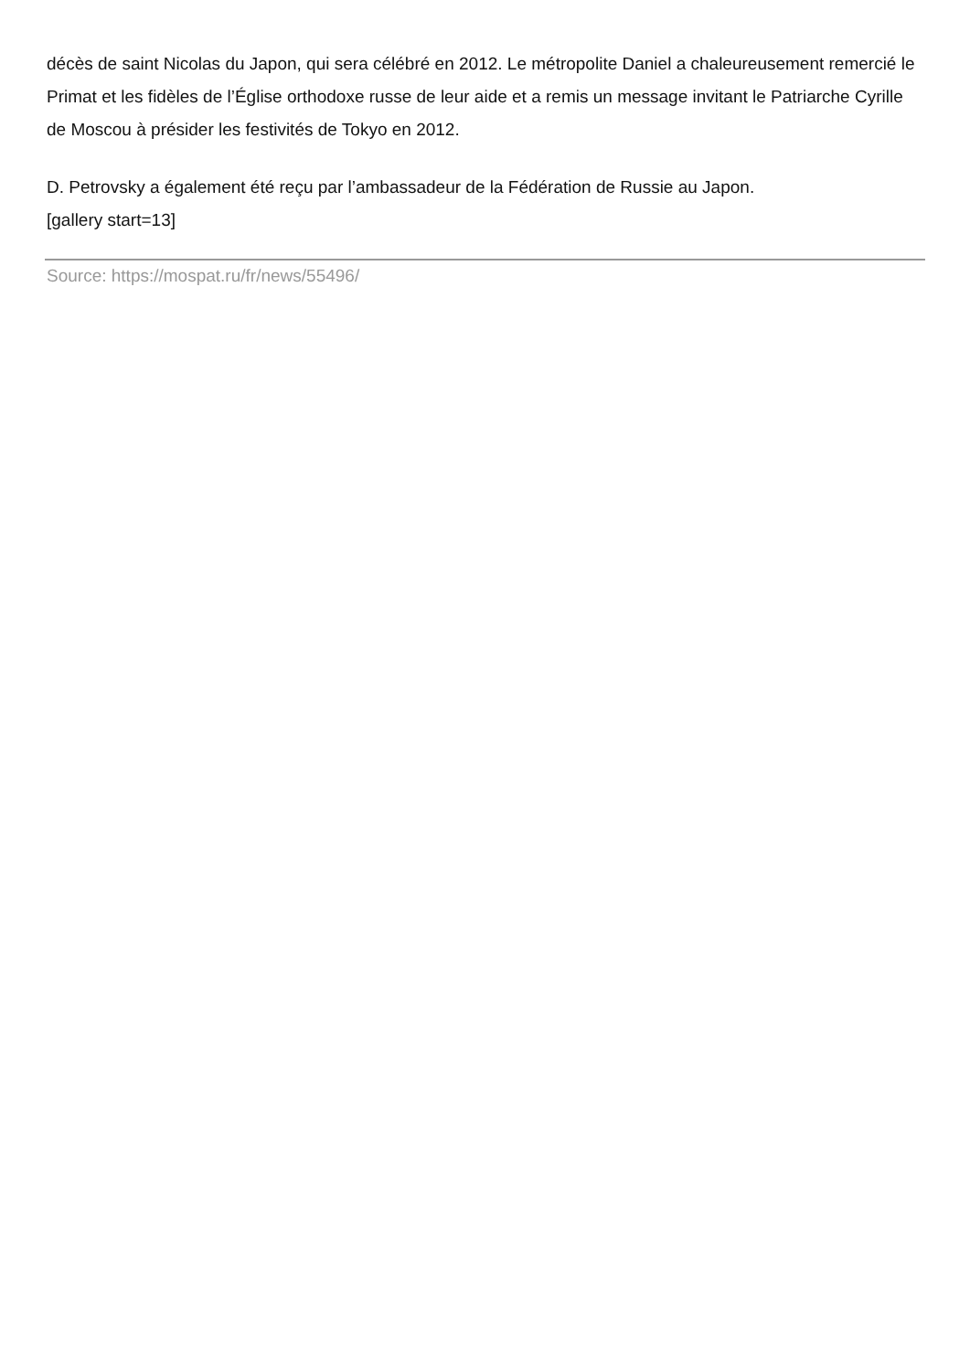décès de saint Nicolas du Japon, qui sera célébré en 2012. Le métropolite Daniel a chaleureusement remercié le Primat et les fidèles de l’Église orthodoxe russe de leur aide et a remis un message invitant le Patriarche Cyrille de Moscou à présider les festivités de Tokyo en 2012.
D. Petrovsky a également été reçu par l’ambassadeur de la Fédération de Russie au Japon.
[gallery start=13]
Source: https://mospat.ru/fr/news/55496/